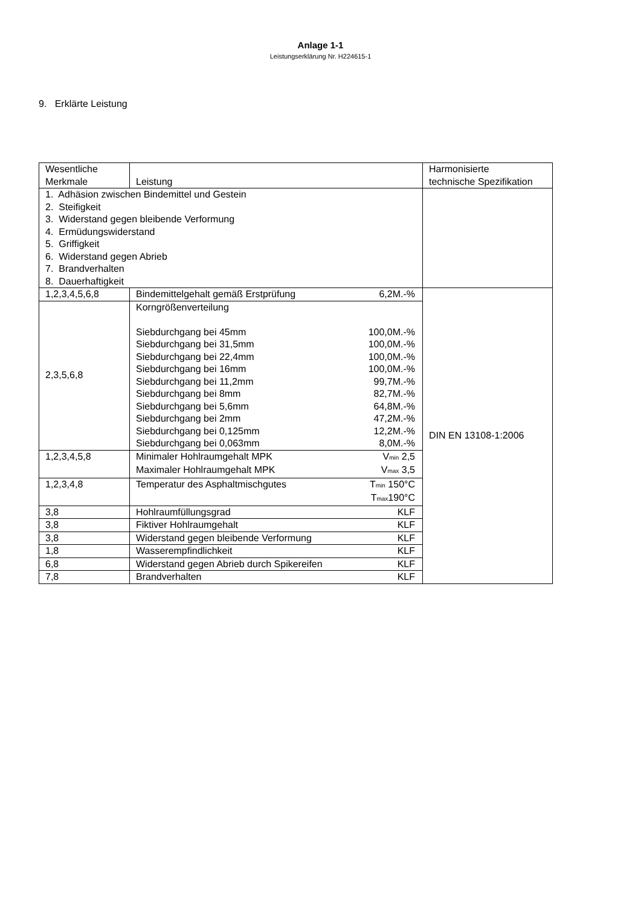Anlage 1-1
Leistungserklärung Nr. H224615-1
9. Erklärte Leistung
| Wesentliche Merkmale | Leistung | Harmonisierte technische Spezifikation |
| 1. Adhäsion zwischen Bindemittel und Gestein 2. Steifigkeit 3. Widerstand gegen bleibende Verformung 4. Ermüdungswiderstand 5. Griffigkeit 6. Widerstand gegen Abrieb 7. Brandverhalten 8. Dauerhaftigkeit | | |
| 1,2,3,4,5,6,8 | Bindemittelgehalt gemäß Erstprüfung 6,2M.-% | DIN EN 13108-1:2006 |
| 2,3,5,6,8 | Korngrößenverteilung Siebdurchgang bei 45mm 100,0M.-% Siebdurchgang bei 31,5mm 100,0M.-% Siebdurchgang bei 22,4mm 100,0M.-% Siebdurchgang bei 16mm 100,0M.-% Siebdurchgang bei 11,2mm 99,7M.-% Siebdurchgang bei 8mm 82,7M.-% Siebdurchgang bei 5,6mm 64,8M.-% Siebdurchgang bei 2mm 47,2M.-% Siebdurchgang bei 0,125mm 12,2M.-% Siebdurchgang bei 0,063mm 8,0M.-% | |
| 1,2,3,4,5,8 | Minimaler Hohlraumgehalt MPK V<sub>min</sub> 2,5 Maximaler Hohlraumgehalt MPK V<sub>max</sub> 3,5 | |
| 1,2,3,4,8 | Temperatur des Asphaltmischgutes T<sub>min</sub> 150°C T<sub>max</sub>190°C | |
| 3,8 | Hohlraumfüllungsgrad KLF | |
| 3,8 | Fiktiver Hohlraumgehalt KLF | |
| 3,8 | Widerstand gegen bleibende Verformung KLF | |
| 1,8 | Wasserempfindlichkeit KLF | |
| 6,8 | Widerstand gegen Abrieb durch Spikereifen KLF | |
| 7,8 | Brandverhalten KLF | |